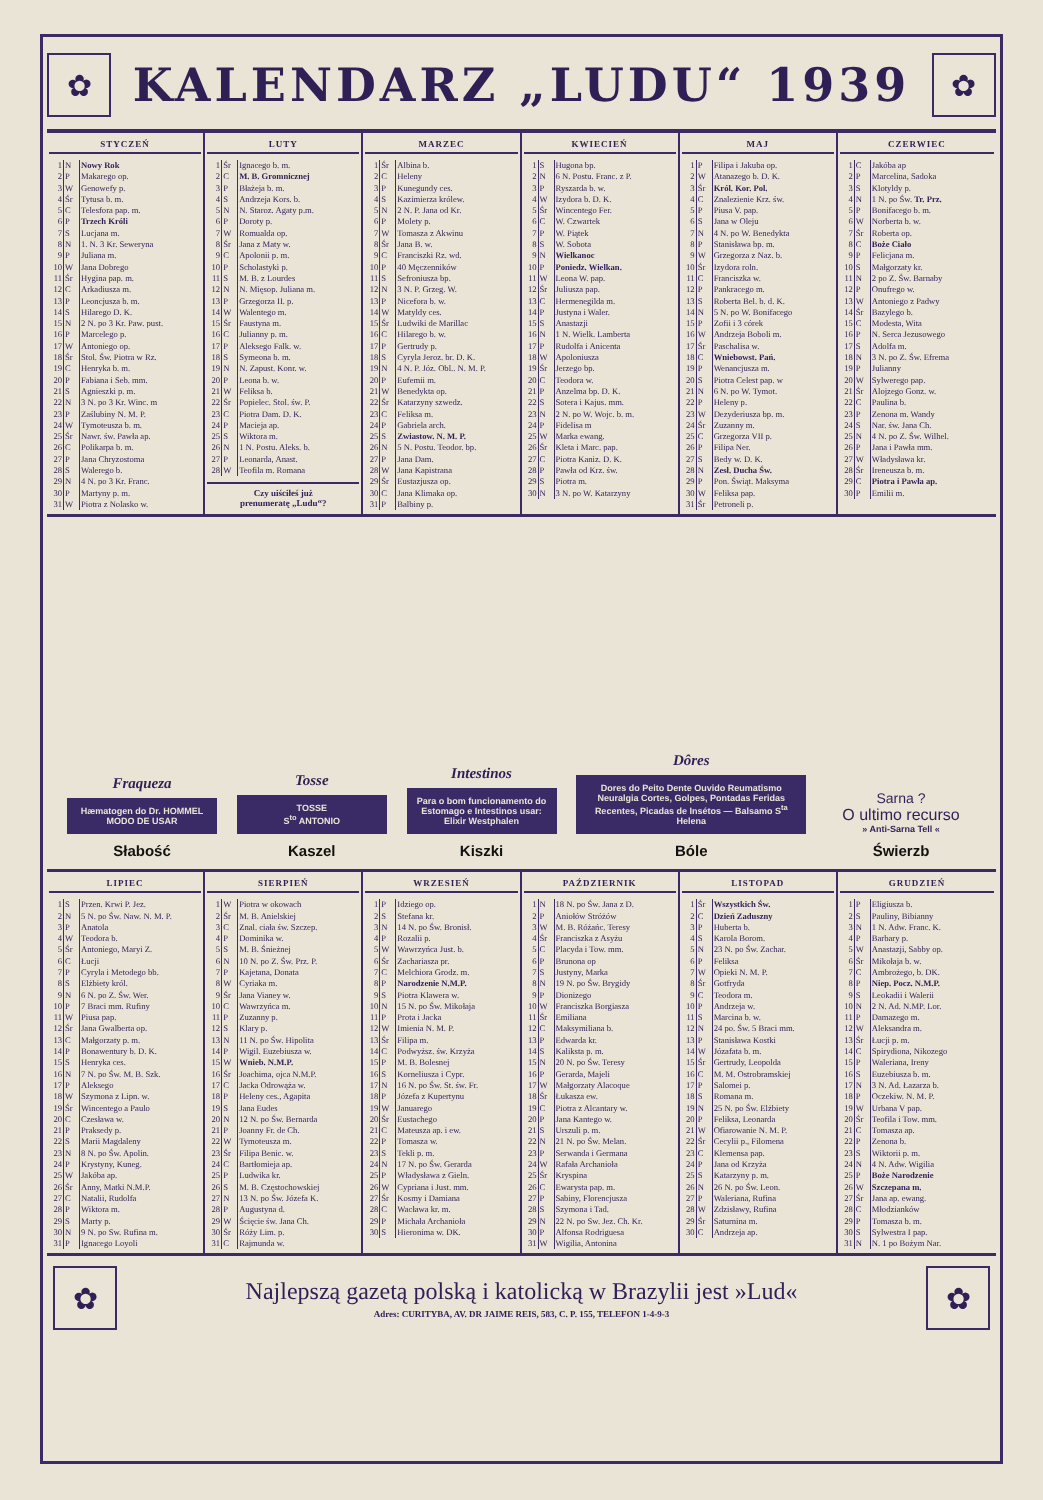✿
KALENDARZ „LUDU“ 1939
✿
STYCZEŃ
| 1 | N | Nowy Rok |
| 2 | P | Makarego op. |
| 3 | W | Genowefy p. |
| 4 | Śr | Tytusa b. m. |
| 5 | C | Telesfora pap. m. |
| 6 | P | Trzech Króli |
| 7 | S | Lucjana m. |
| 8 | N | 1. N. 3 Kr. Seweryna |
| 9 | P | Juliana m. |
| 10 | W | Jana Dobrego |
| 11 | Śr | Hygina pap. m. |
| 12 | C | Arkadiusza m. |
| 13 | P | Leoncjusza b. m. |
| 14 | S | Hilarego D. K. |
| 15 | N | 2 N. po 3 Kr. Paw. pust. |
| 16 | P | Marcelego p. |
| 17 | W | Antoniego op. |
| 18 | Śr | Stol. Św. Piotra w Rz. |
| 19 | C | Henryka b. m. |
| 20 | P | Fabiana i Seb. mm. |
| 21 | S | Agnieszki p. m. |
| 22 | N | 3 N. po 3 Kr. Winc. m |
| 23 | P | Zaślubiny N. M. P. |
| 24 | W | Tymoteusza b. m. |
| 25 | Śr | Nawr. św. Pawła ap. |
| 26 | C | Polikarpa b. m. |
| 27 | P | Jana Chryzostoma |
| 28 | S | Walerego b. |
| 29 | N | 4 N. po 3 Kr. Franc. |
| 30 | P | Martyny p. m. |
| 31 | W | Piotra z Nolasko w. |
LUTY
| 1 | Śr | Ignacego b. m. |
| 2 | C | M. B. Gromnicznej |
| 3 | P | Błażeja b. m. |
| 4 | S | Andrzeja Kors. b. |
| 5 | N | N. Staroz. Agaty p.m. |
| 6 | P | Doroty p. |
| 7 | W | Romualda op. |
| 8 | Śr | Jana z Maty w. |
| 9 | C | Apolonii p. m. |
| 10 | P | Scholastyki p. |
| 11 | S | M. B. z Lourdes |
| 12 | N | N. Mięsop. Juliana m. |
| 13 | P | Grzegorza II. p. |
| 14 | W | Walentego m. |
| 15 | Śr | Faustyna m. |
| 16 | C | Julianny p. m. |
| 17 | P | Aleksego Falk. w. |
| 18 | S | Symeona b. m. |
| 19 | N | N. Zapust. Konr. w. |
| 20 | P | Leona b. w. |
| 21 | W | Feliksa b. |
| 22 | Śr | Popielec. Stol. św. P. |
| 23 | C | Piotra Dam. D. K. |
| 24 | P | Macieja ap. |
| 25 | S | Wiktora m. |
| 26 | N | 1 N. Postu. Aleks. b. |
| 27 | P | Leonarda, Anast. |
| 28 | W | Teofila m. Romana |
Czy uiściłeś już
prenumeratę „Ludu“?
MARZEC
| 1 | Śr | Albina b. |
| 2 | C | Heleny |
| 3 | P | Kunegundy ces. |
| 4 | S | Kazimierza królew. |
| 5 | N | 2 N. P. Jana od Kr. |
| 6 | P | Molety p. |
| 7 | W | Tomasza z Akwinu |
| 8 | Śr | Jana B. w. |
| 9 | C | Franciszki Rz. wd. |
| 10 | P | 40 Męczenników |
| 11 | S | Sefroniusza bp. |
| 12 | N | 3 N. P. Grzeg. W. |
| 13 | P | Nicefora b. w. |
| 14 | W | Matyldy ces. |
| 15 | Śr | Ludwiki de Marillac |
| 16 | C | Hilarego b. w. |
| 17 | P | Gertrudy p. |
| 18 | S | Cyryla Jeroz. br. D. K. |
| 19 | N | 4 N. P. Józ. Obl.. N. M. P. |
| 20 | P | Eufemii m. |
| 21 | W | Benedykta op. |
| 22 | Śr | Katarzyny szwedz. |
| 23 | C | Feliksa m. |
| 24 | P | Gabriela arch. |
| 25 | S | Zwiastow. N. M. P. |
| 26 | N | 5 N. Postu. Teodor. bp. |
| 27 | P | Jana Dam. |
| 28 | W | Jana Kapistrana |
| 29 | Śr | Eustazjusza op. |
| 30 | C | Jana Klimaka op. |
| 31 | P | Balbiny p. |
KWIECIEŃ
| 1 | S | Hugona bp. |
| 2 | N | 6 N. Postu. Franc. z P. |
| 3 | P | Ryszarda b. w. |
| 4 | W | Izydora b. D. K. |
| 5 | Śr | Wincentego Fer. |
| 6 | C | W. Czwartek |
| 7 | P | W. Piątek |
| 8 | S | W. Sobota |
| 9 | N | Wielkanoc |
| 10 | P | Poniedz. Wielkan. |
| 11 | W | Leona W. pap. |
| 12 | Śr | Juliusza pap. |
| 13 | C | Hermenegilda m. |
| 14 | P | Justyna i Waler. |
| 15 | S | Anastazji |
| 16 | N | 1 N. Wielk. Lamberta |
| 17 | P | Rudolfa i Anicenta |
| 18 | W | Apoloniusza |
| 19 | Śr | Jerzego bp. |
| 20 | C | Teodora w. |
| 21 | P | Anzelma bp. D. K. |
| 22 | S | Sotera i Kajus. mm. |
| 23 | N | 2 N. po W. Wojc. b. m. |
| 24 | P | Fidelisa m |
| 25 | W | Marka ewang. |
| 26 | Śr | Kleta i Marc. pap. |
| 27 | C | Piotra Kaniz. D. K. |
| 28 | P | Pawła od Krz. św. |
| 29 | S | Piotra m. |
| 30 | N | 3 N. po W. Katarzyny |
MAJ
| 1 | P | Filipa i Jakuba op. |
| 2 | W | Atanazego b. D. K. |
| 3 | Śr | Król. Kor. Pol. |
| 4 | C | Znalezienie Krz. św. |
| 5 | P | Piusa V. pap. |
| 6 | S | Jana w Oleju |
| 7 | N | 4 N. po W. Benedykta |
| 8 | P | Stanisława bp. m. |
| 9 | W | Grzegorza z Naz. b. |
| 10 | Śr | Izydora roln. |
| 11 | C | Franciszka w. |
| 12 | P | Pankracego m. |
| 13 | S | Roberta Bel. b. d. K. |
| 14 | N | 5 N. po W. Bonifacego |
| 15 | P | Zofii i 3 córek |
| 16 | W | Andrzeja Boboli m. |
| 17 | Śr | Paschalisa w. |
| 18 | C | Wniebowst. Pań. |
| 19 | P | Wenancjusza m. |
| 20 | S | Piotra Celest pap. w |
| 21 | N | 6 N. po W. Tymot. |
| 22 | P | Heleny p. |
| 23 | W | Dezyderiusza bp. m. |
| 24 | Śr | Zuzanny m. |
| 25 | C | Grzegorza VII p. |
| 26 | P | Filipa Ner. |
| 27 | S | Bedy w. D. K. |
| 28 | N | Zesł. Ducha Św. |
| 29 | P | Pon. Świąt. Maksyma |
| 30 | W | Feliksa pap. |
| 31 | Śr | Petroneli p. |
CZERWIEC
| 1 | C | Jakóba ap |
| 2 | P | Marcelina, Sadoka |
| 3 | S | Klotyldy p. |
| 4 | N | 1 N. po Św. Tr. Prz. |
| 5 | P | Bonifacego b. m. |
| 6 | W | Norberta b. w. |
| 7 | Śr | Roberta op. |
| 8 | C | Boże Ciało |
| 9 | P | Felicjana m. |
| 10 | S | Małgorzaty kr. |
| 11 | N | 2 po Z. Św. Barnaby |
| 12 | P | Onufrego w. |
| 13 | W | Antoniego z Padwy |
| 14 | Śr | Bazylego b. |
| 15 | C | Modesta, Wita |
| 16 | P | N. Serca Jezusowego |
| 17 | S | Adolfa m. |
| 18 | N | 3 N. po Z. Św. Efrema |
| 19 | P | Julianny |
| 20 | W | Sylwerego pap. |
| 21 | Śr | Alojzego Gonz. w. |
| 22 | C | Paulina b. |
| 23 | P | Zenona m. Wandy |
| 24 | S | Nar. św. Jana Ch. |
| 25 | N | 4 N. po Z. Św. Wilhel. |
| 26 | P | Jana i Pawła mm. |
| 27 | W | Władysława kr. |
| 28 | Śr | Ireneusza b. m. |
| 29 | C | Piotra i Pawła ap. |
| 30 | P | Emilii m. |
Fraqueza
Hæmatogen do Dr. HOMMEL
MODO DE USAR
Słabość
Tosse
TOSSE
S<sup>to</sup> ANTONIO
Kaszel
Intestinos
Para o bom funcionamento do Estomago e Intestinos usar: Elixir Westphalen
Kiszki
Dôres
Dores do Peito Dente Ouvido Reumatismo Neuralgia Cortes, Golpes, Pontadas Feridas Recentes, Picadas de Insétos — Balsamo S<sup>ta</sup> Helena
Bóle
Sarna ?
O ultimo recurso
» Anti-Sarna Tell «
Świerzb
LIPIEC
| 1 | S | Przen. Krwi P. Jez. |
| 2 | N | 5 N. po Św. Naw. N. M. P. |
| 3 | P | Anatola |
| 4 | W | Teodora b. |
| 5 | Śr | Antoniego, Maryi Z. |
| 6 | C | Łucji |
| 7 | P | Cyryla i Metodego bb. |
| 8 | S | Elżbiety król. |
| 9 | N | 6 N. po Z. Św. Wer. |
| 10 | P | 7 Braci mm. Rufiny |
| 11 | W | Piusa pap. |
| 12 | Śr | Jana Gwalberta op. |
| 13 | C | Małgorzaty p. m. |
| 14 | P | Bonawentury b. D. K. |
| 15 | S | Henryka ces. |
| 16 | N | 7 N. po Św. M. B. Szk. |
| 17 | P | Aleksego |
| 18 | W | Szymona z Lipn. w. |
| 19 | Śr | Wincentego a Paulo |
| 20 | C | Czesława w. |
| 21 | P | Praksedy p. |
| 22 | S | Marii Magdaleny |
| 23 | N | 8 N. po Św. Apolin. |
| 24 | P | Krystyny, Kuneg. |
| 25 | W | Jakóba ap. |
| 26 | Śr | Anny, Matki N.M.P. |
| 27 | C | Natalii, Rudolfa |
| 28 | P | Wiktora m. |
| 29 | S | Marty p. |
| 30 | N | 9 N. po Sw. Rufina m. |
| 31 | P | Ignacego Loyoli |
SIERPIEŃ
| 1 | W | Piotra w okowach |
| 2 | Śr | M. B. Anielskiej |
| 3 | C | Znal. ciała św. Szczep. |
| 4 | P | Dominika w. |
| 5 | S | M. B. Śnieżnej |
| 6 | N | 10 N. po Z. Św. Prz. P. |
| 7 | P | Kajetana, Donata |
| 8 | W | Cyriaka m. |
| 9 | Śr | Jana Vianey w. |
| 10 | C | Wawrzyńca m. |
| 11 | P | Zuzanny p. |
| 12 | S | Klary p. |
| 13 | N | 11 N. po Św. Hipolita |
| 14 | P | Wigil. Euzebiusza w. |
| 15 | W | Wnieb. N.M.P. |
| 16 | Śr | Joachima, ojca N.M.P. |
| 17 | C | Jacka Odrowąża w. |
| 18 | P | Heleny ces., Agapita |
| 19 | S | Jana Eudes |
| 20 | N | 12 N. po Św. Bernarda |
| 21 | P | Joanny Fr. de Ch. |
| 22 | W | Tymoteusza m. |
| 23 | Śr | Filipa Benic. w. |
| 24 | C | Bartłomieja ap. |
| 25 | P | Ludwika kr. |
| 26 | S | M. B. Częstochowskiej |
| 27 | N | 13 N. po Św. Józefa K. |
| 28 | P | Augustyna d. |
| 29 | W | Ścięcie św. Jana Ch. |
| 30 | Śr | Róży Lim. p. |
| 31 | C | Rajmunda w. |
WRZESIEŃ
| 1 | P | Idziego op. |
| 2 | S | Stefana kr. |
| 3 | N | 14 N. po Św. Bronisł. |
| 4 | P | Rozalii p. |
| 5 | W | Wawrzyńca Just. b. |
| 6 | Śr | Zachariasza pr. |
| 7 | C | Melchiora Grodz. m. |
| 8 | P | Narodzenie N.M.P. |
| 9 | S | Piotra Klawera w. |
| 10 | N | 15 N. po Św. Mikołaja |
| 11 | P | Prota i Jacka |
| 12 | W | Imienia N. M. P. |
| 13 | Śr | Filipa m. |
| 14 | C | Podwyższ. św. Krzyża |
| 15 | P | M. B. Bolesnej |
| 16 | S | Korneliusza i Cypr. |
| 17 | N | 16 N. po Św. St. św. Fr. |
| 18 | P | Józefa z Kupertynu |
| 19 | W | Januarego |
| 20 | Śr | Eustachego |
| 21 | C | Mateusza ap. i ew. |
| 22 | P | Tomasza w. |
| 23 | S | Tekli p. m. |
| 24 | N | 17 N. po Św. Gerarda |
| 25 | P | Władysława z Gieln. |
| 26 | W | Cypriana i Just. mm. |
| 27 | Śr | Kosmy i Damiana |
| 28 | C | Wacława kr. m. |
| 29 | P | Michała Archanioła |
| 30 | S | Hieronima w. DK. |
PAŹDZIERNIK
| 1 | N | 18 N. po Św. Jana z D. |
| 2 | P | Aniołów Stróżów |
| 3 | W | M. B. Różańc. Teresy |
| 4 | Śr | Franciszka z Asyżu |
| 5 | C | Placyda i Tow. mm. |
| 6 | P | Brunona op |
| 7 | S | Justyny, Marka |
| 8 | N | 19 N. po Św. Brygidy |
| 9 | P | Dionizego |
| 10 | W | Franciszka Borgiasza |
| 11 | Śr | Emiliana |
| 12 | C | Maksymiliana b. |
| 13 | P | Edwarda kr. |
| 14 | S | Kaliksta p. m. |
| 15 | N | 20 N. po Św. Teresy |
| 16 | P | Gerarda, Majeli |
| 17 | W | Małgorzaty Alacoque |
| 18 | Śr | Łukasza ew. |
| 19 | C | Piotra z Alcantary w. |
| 20 | P | Jana Kantego w. |
| 21 | S | Urszuli p. m. |
| 22 | N | 21 N. po Św. Melan. |
| 23 | P | Serwanda i Germana |
| 24 | W | Rafała Archanioła |
| 25 | Śr | Kryspina |
| 26 | C | Ewarysta pap. m. |
| 27 | P | Sabiny, Florencjusza |
| 28 | S | Szymona i Tad. |
| 29 | N | 22 N. po Sw. Jez. Ch. Kr. |
| 30 | P | Alfonsa Rodriguesa |
| 31 | W | Wigilia, Antonina |
LISTOPAD
| 1 | Śr | Wszystkich Św. |
| 2 | C | Dzień Zaduszny |
| 3 | P | Huberta b. |
| 4 | S | Karola Borom. |
| 5 | N | 23 N. po Św. Zachar. |
| 6 | P | Feliksa |
| 7 | W | Opieki N. M. P. |
| 8 | Śr | Gotfryda |
| 9 | C | Teodora m. |
| 10 | P | Andrzeja w. |
| 11 | S | Marcina b. w. |
| 12 | N | 24 po. Św. 5 Braci mm. |
| 13 | P | Stanisława Kostki |
| 14 | W | Józafata b. m. |
| 15 | Śr | Gertrudy, Leopolda |
| 16 | C | M. M. Ostrobramskiej |
| 17 | P | Salomei p. |
| 18 | S | Romana m. |
| 19 | N | 25 N. po Św. Elżbiety |
| 20 | P | Feliksa, Leonarda |
| 21 | W | Ofiarowanie N. M. P. |
| 22 | Śr | Cecylii p., Filomena |
| 23 | C | Klemensa pap. |
| 24 | P | Jana od Krzyża |
| 25 | S | Katarzyny p. m. |
| 26 | N | 26 N. po Św. Leon. |
| 27 | P | Waleriana, Rufina |
| 28 | W | Zdzisławy, Rufina |
| 29 | Śr | Saturnina m. |
| 30 | C | Andrzeja ap. |
GRUDZIEŃ
| 1 | P | Eligiusza b. |
| 2 | S | Pauliny, Bibianny |
| 3 | N | 1 N. Adw. Franc. K. |
| 4 | P | Barbary p. |
| 5 | W | Anastazji, Sabby op. |
| 6 | Śr | Mikołaja b. w. |
| 7 | C | Ambrożego, b. DK. |
| 8 | P | Niep. Pocz. N.M.P. |
| 9 | S | Leokadii i Walerii |
| 10 | N | 2 N. Ad. N.MP. Lor. |
| 11 | P | Damazego m. |
| 12 | W | Aleksandra m. |
| 13 | Śr | Łucji p. m. |
| 14 | C | Spirydiona, Nikozego |
| 15 | P | Waleriana, Ireny |
| 16 | S | Euzebiusza b. m. |
| 17 | N | 3 N. Ad. Łazarza b. |
| 18 | P | Oczekiw. N. M. P. |
| 19 | W | Urbana V pap. |
| 20 | Śr | Teofila i Tow. mm. |
| 21 | C | Tomasza ap. |
| 22 | P | Zenona b. |
| 23 | S | Wiktorii p. m. |
| 24 | N | 4 N. Adw. Wigilia |
| 25 | P | Boże Narodzenie |
| 26 | W | Szczepana m. |
| 27 | Śr | Jana ap. ewang. |
| 28 | C | Młodzianków |
| 29 | P | Tomasza b. m. |
| 30 | S | Sylwestra I pap. |
| 31 | N | N. 1 po Bożym Nar. |
✿
Najlepszą gazetą polską i katolicką w Brazylii jest »Lud«
Adres: CURITYBA, AV. DR JAIME REIS, 583, C. P. 155, TELEFON 1-4-9-3
✿